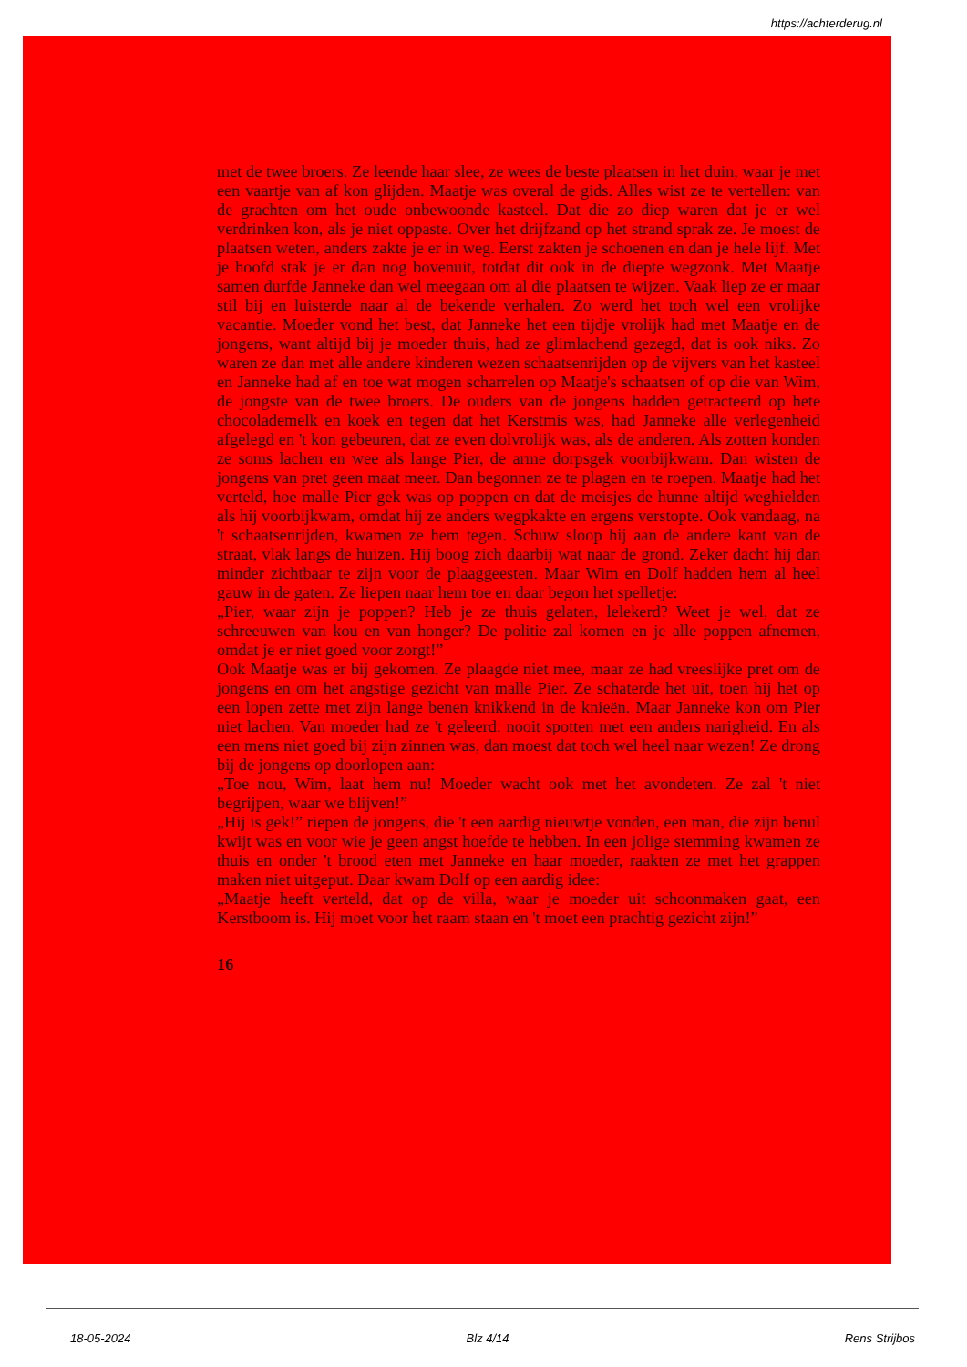https://achterderug.nl
met de twee broers. Ze leende haar slee, ze wees de beste plaatsen in het duin, waar je met een vaartje van af kon glijden. Maatje was overal de gids. Alles wist ze te vertellen: van de grachten om het oude onbewoonde kasteel. Dat die zo diep waren dat je er wel verdrinken kon, als je niet oppaste. Over het drijfzand op het strand sprak ze. Je moest de plaatsen weten, anders zakte je er in weg. Eerst zakten je schoenen en dan je hele lijf. Met je hoofd stak je er dan nog bovenuit, totdat dit ook in de diepte wegzonk. Met Maatje samen durfde Janneke dan wel meegaan om al die plaatsen te wijzen. Vaak liep ze er maar stil bij en luisterde naar al de bekende verhalen. Zo werd het toch wel een vrolijke vacantie. Moeder vond het best, dat Janneke het een tijdje vrolijk had met Maatje en de jongens, want altijd bij je moeder thuis, had ze glimlachend gezegd, dat is ook niks. Zo waren ze dan met alle andere kinderen wezen schaatsenrijden op de vijvers van het kasteel en Janneke had af en toe wat mogen scharrelen op Maatje's schaatsen of op die van Wim, de jongste van de twee broers. De ouders van de jongens hadden getracteerd op hete chocolademelk en koek en tegen dat het Kerstmis was, had Janneke alle verlegenheid afgelegd en 't kon gebeuren, dat ze even dolvrolijk was, als de anderen. Als zotten konden ze soms lachen en wee als lange Pier, de arme dorpsgek voorbijkwam. Dan wisten de jongens van pret geen maat meer. Dan begonnen ze te plagen en te roepen. Maatje had het verteld, hoe malle Pier gek was op poppen en dat de meisjes de hunne altijd weghielden als hij voorbijkwam, omdat hij ze anders wegpkakte en ergens verstopte. Ook vandaag, na 't schaatsenrijden, kwamen ze hem tegen. Schuw sloop hij aan de andere kant van de straat, vlak langs de huizen. Hij boog zich daarbij wat naar de grond. Zeker dacht hij dan minder zichtbaar te zijn voor de plaaggeesten. Maar Wim en Dolf hadden hem al heel gauw in de gaten. Ze liepen naar hem toe en daar begon het spelletje:
„Pier, waar zijn je poppen? Heb je ze thuis gelaten, lelekerd? Weet je wel, dat ze schreeuwen van kou en van honger? De politie zal komen en je alle poppen afnemen, omdat je er niet goed voor zorgt!”
Ook Maatje was er bij gekomen. Ze plaagde niet mee, maar ze had vreeslijke pret om de jongens en om het angstige gezicht van malle Pier. Ze schaterde het uit, toen hij het op een lopen zette met zijn lange benen knikkend in de knieën. Maar Janneke kon om Pier niet lachen. Van moeder had ze 't geleerd: nooit spotten met een anders narigheid. En als een mens niet goed bij zijn zinnen was, dan moest dat toch wel heel naar wezen! Ze drong bij de jongens op doorlopen aan:
„Toe nou, Wim, laat hem nu! Moeder wacht ook met het avondeten. Ze zal 't niet begrijpen, waar we blijven!”
„Hij is gek!” riepen de jongens, die 't een aardig nieuwtje vonden, een man, die zijn benul kwijt was en voor wie je geen angst hoefde te hebben. In een jolige stemming kwamen ze thuis en onder 't brood eten met Janneke en haar moeder, raakten ze met het grappen maken niet uitgeput. Daar kwam Dolf op een aardig idee:
„Maatje heeft verteld, dat op de villa, waar je moeder uit schoonmaken gaat, een Kerstboom is. Hij moet voor het raam staan en 't moet een prachtig gezicht zijn!”
16
18-05-2024 Blz 4/14 Rens Strijbos